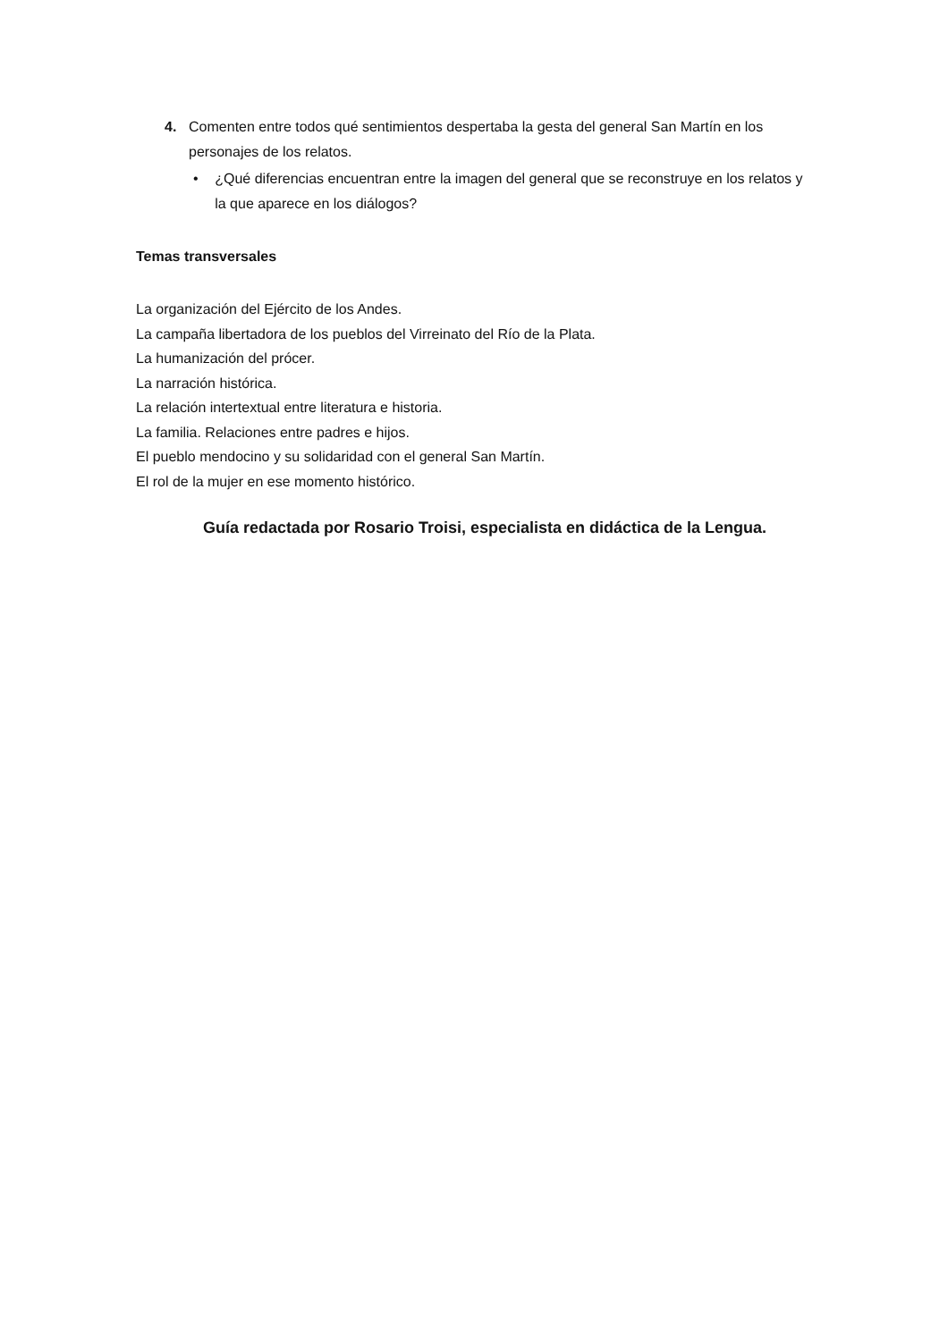4. Comenten entre todos qué sentimientos despertaba la gesta del general San Martín en los personajes de los relatos.
• ¿Qué diferencias encuentran entre la imagen del general que se reconstruye en los relatos y la que aparece en los diálogos?
Temas transversales
La organización del Ejército de los Andes.
La campaña libertadora de los pueblos del Virreinato del Río de la Plata.
La humanización del prócer.
La narración histórica.
La relación intertextual entre literatura e historia.
La familia. Relaciones entre padres e hijos.
El pueblo mendocino y su solidaridad con el general San Martín.
El rol de la mujer en ese momento histórico.
Guía redactada por Rosario Troisi, especialista en didáctica de la Lengua.